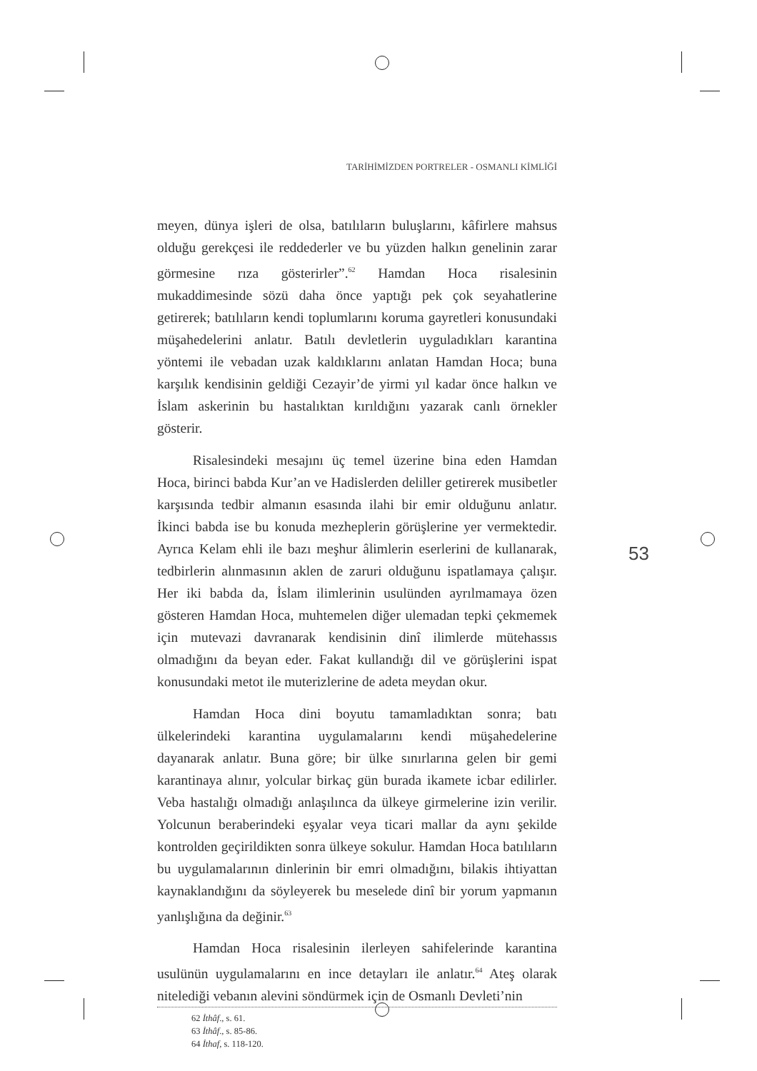TARİHİMİZDEN PORTRELER - OSMANLI KİMLİĞİ
53
meyen, dünya işleri de olsa, batılıların buluşlarını, kâfirlere mahsus olduğu gerekçesi ile reddederler ve bu yüzden halkın genelinin zarar görmesine rıza gösterirler”.<sup>62</sup> Hamdan Hoca risalesinin mukaddimesinde sözü daha önce yaptığı pek çok seyahatlerine getirerek; batılıların kendi toplumlarını koruma gayretleri konusundaki müşahedelerini anlatır. Batılı devletlerin uyguladıkları karantina yöntemi ile vebadan uzak kaldıklarını anlatan Hamdan Hoca; buna karşılık kendisinin geldiği Cezayir’de yirmi yıl kadar önce halkın ve İslam askerinin bu hastalıktan kırıldığını yazarak canlı örnekler gösterir.
Risalesindeki mesajını üç temel üzerine bina eden Hamdan Hoca, birinci babda Kur’an ve Hadislerden deliller getirerek musibetler karşısında tedbir almanın esasında ilahi bir emir olduğunu anlatır. İkinci babda ise bu konuda mezheplerin görüşlerine yer vermektedir. Ayrıca Kelam ehli ile bazı meşhur âlimlerin eserlerini de kullanarak, tedbirlerin alınmasının aklen de zaruri olduğunu ispatlamaya çalışır. Her iki babda da, İslam ilimlerinin usulünden ayrılmamaya özen gösteren Hamdan Hoca, muhtemelen diğer ulemadan tepki çekmemek için mutevazi davranarak kendisinin dinî ilimlerde mütehassıs olmadığını da beyan eder. Fakat kullandığı dil ve görüşlerini ispat konusundaki metot ile muterizlerine de adeta meydan okur.
Hamdan Hoca dini boyutu tamamladıktan sonra; batı ülkelerindeki karantina uygulamalarını kendi müşahedelerine dayanarak anlatır. Buna göre; bir ülke sınırlarına gelen bir gemi karantinaya alınır, yolcular birkaç gün burada ikamete icbar edilirler. Veba hastalığı olmadığı anlaşılınca da ülkeye girmelerine izin verilir. Yolcunun beraberindeki eşyalar veya ticari mallar da aynı şekilde kontrolden geçirildikten sonra ülkeye sokulur. Hamdan Hoca batılıların bu uygulamalarının dinlerinin bir emri olmadığını, bilakis ihtiyattan kaynaklandığını da söyleyerek bu meselede dinî bir yorum yapmanın yanlışlığına da değinir.<sup>63</sup>
Hamdan Hoca risalesinin ilerleyen sahifelerinde karantina usulünün uygulamalarını en ince detayları ile anlatır.<sup>64</sup> Ateş olarak nitelediği vebanın alevini söndürmek için de Osmanlı Devleti’nin
62 İthâf., s. 61.
63 İthâf., s. 85-86.
64 İthaf, s. 118-120.